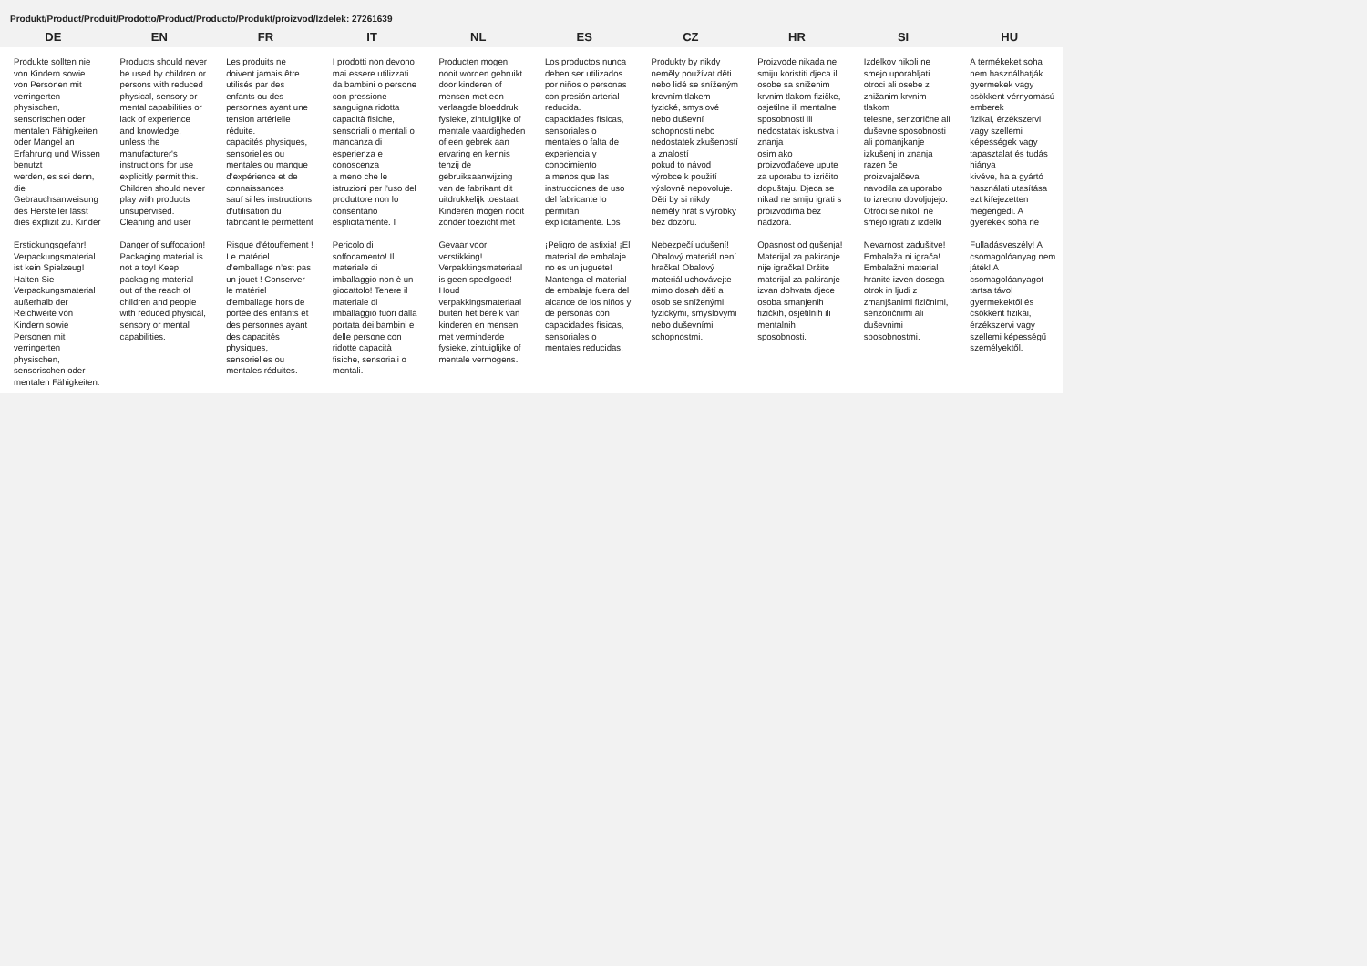Produkt/Product/Produit/Prodotto/Product/Producto/Produkt/proizvod/Izdelek: 27261639
| DE | EN | FR | IT | NL | ES | CZ | HR | SI | HU |
| --- | --- | --- | --- | --- | --- | --- | --- | --- | --- |
| Produkte sollten nie von Kindern sowie von Personen mit verringerten physischen, sensorischen oder mentalen Fähigkeiten oder Mangel an Erfahrung und Wissen benutzt werden, es sei denn, die Gebrauchsanweisung des Hersteller lässt dies explizit zu. Kinder | Products should never be used by children or persons with reduced physical, sensory or mental capabilities or lack of experience and knowledge, unless the manufacturer's instructions for use explicitly permit this. Children should never play with products unsupervised. Cleaning and user | Les produits ne doivent jamais être utilisés par des enfants ou des personnes ayant une tension artérielle réduite. capacités physiques, sensorielles ou mentales ou manque d’expérience et de connaissances sauf si les instructions d'utilisation du fabricant le permettent | I prodotti non devono mai essere utilizzati da bambini o persone con pressione sanguigna ridotta capacità fisiche, sensoriali o mentali o mancanza di esperienza e conoscenza a meno che le istruzioni per l'uso del produttore non lo consentano esplicitamente. I | Producten mogen nooit worden gebruikt door kinderen of mensen met een verlaagde bloeddruk fysieke, zintuiglijke of mentale vaardigheden of een gebrek aan ervaring en kennis tenzij de gebruiksaanwijzing van de fabrikant dit uitdrukkelijk toestaat. Kinderen mogen nooit zonder toezicht met | Los productos nunca deben ser utilizados por niños o personas con presión arterial reducida. capacidades físicas, sensoriales o mentales o falta de experiencia y conocimiento a menos que las instrucciones de uso del fabricante lo permitan explícitamente. Los | Produkty by nikdy neměly používat děti nebo lidé se sníženým krevním tlakem fyzické, smyslové nebo duševní schopnosti nebo nedostatek zkušeností a znalostí pokud to návod výrobce k použití výslovně nepovoluje. Děti by si nikdy neměly hrát s výrobky bez dozoru. | Proizvode nikada ne smiju koristiti djeca ili osobe sa sniženim krvnim tlakom fizičke, osjetilne ili mentalne sposobnosti ili nedostatak iskustva i znanja osim ako proizvođačeve upute za uporabu to izričito dopuštaju. Djeca se nikad ne smiju igrati s proizvodima bez nadzora. | Izdelkov nikoli ne smejo uporabljati otroci ali osebe z znižanim krvnim tlakom telesne, senzorične ali duševne sposobnosti ali pomanjkanje izkušenj in znanja razen če proizvajalčeva navodila za uporabo to izrecno dovoljujejo. Otroci se nikoli ne smejo igrati z izdelki | A termékeket soha nem használhatják gyermekek vagy csökkent vérnyomású emberek fizikai, érzékszervi vagy szellemi képességek vagy tapasztalat és tudás hiánya kivéve, ha a gyártó használati utasítása ezt kifejezetten megengedi. A gyerekek soha ne |
| Erstickungsgefahr! Verpackungsmaterial ist kein Spielzeug! Halten Sie Verpackungsmaterial außerhalb der Reichweite von Kindern sowie Personen mit verringerten physischen, sensorischen oder mentalen Fähigkeiten. | Danger of suffocation! Packaging material is not a toy! Keep packaging material out of the reach of children and people with reduced physical, sensory or mental capabilities. | Risque d'étouffement ! Le matériel d’emballage n’est pas un jouet ! Conserver le matériel d'emballage hors de portée des enfants et des personnes ayant des capacités physiques, sensorielles ou mentales réduites. | Pericolo di soffocamento! Il materiale di imballaggio non è un giocattolo! Tenere il materiale di imballaggio fuori dalla portata dei bambini e delle persone con ridotte capacità fisiche, sensoriali o mentali. | Gevaar voor verstikking! Verpakkingsmateriaal is geen speelgoed! Houd verpakkingsmateriaal buiten het bereik van kinderen en mensen met verminderde fysieke, zintuiglijke of mentale vermogens. | ¡Peligro de asfixia! ¡El material de embalaje no es un juguete! Mantenga el material de embalaje fuera del alcance de los niños y de personas con capacidades físicas, sensoriales o mentales reducidas. | Nebezpečí udušení! Obalový materiál není hračka! Obalový materiál uchovávejte mimo dosah dětí a osob se sníženými fyzickými, smyslovými nebo duševními schopnostmi. | Opasnost od gušenja! Materijal za pakiranje nije igračka! Držite materijal za pakiranje izvan dohvata djece i osoba smanjenih fizičkih, osjetilnih ili mentalnih sposobnosti. | Nevarnost zadušitve! Embalaža ni igrača! Embalažni material hranite izven dosega otrok in ljudi z zmanjšanimi fizičnimi, senzoričnimi ali duševnimi sposobnostmi. | Fulladásveszély! A csomagolóanyag nem játék! A csomagolóanyagot tartsa távol gyermekektől és csökkent fizikai, érzékszervi vagy szellemi képességű személyektől. |